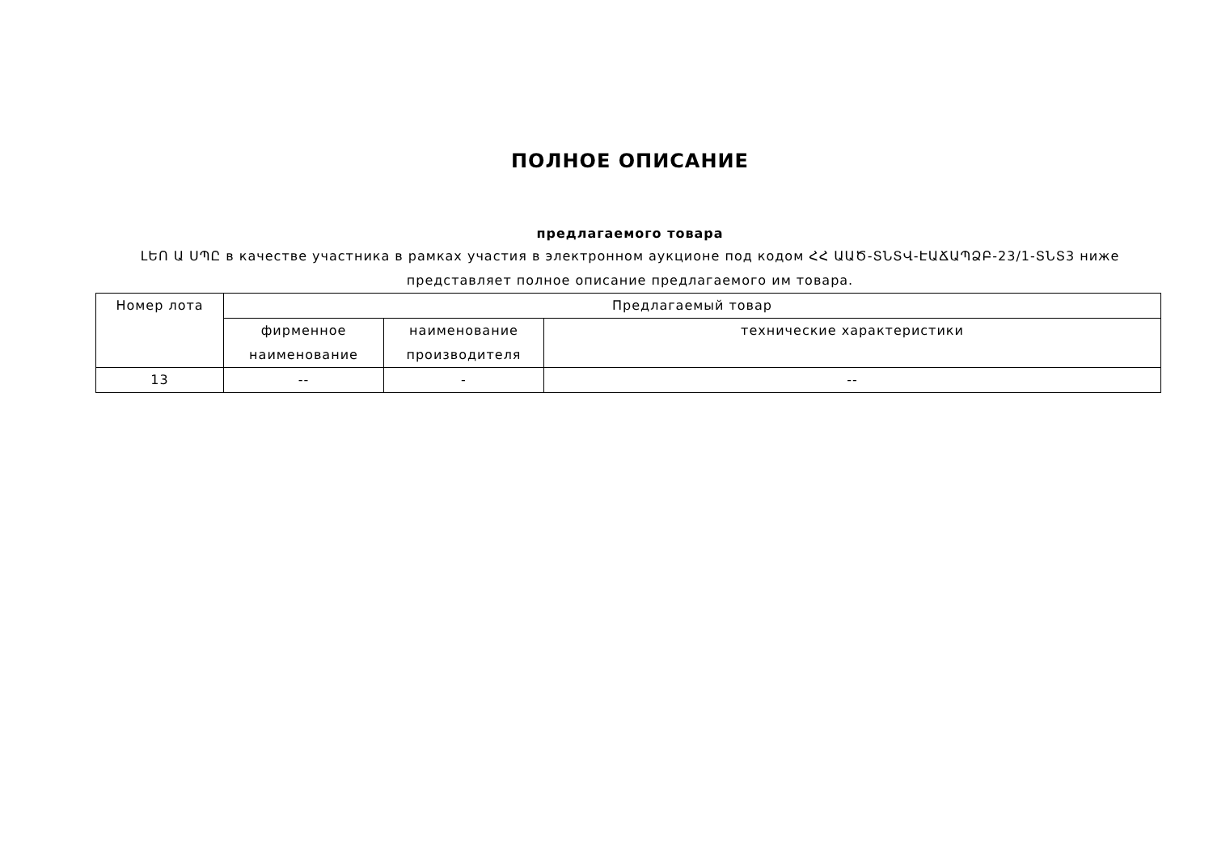ПОЛНОЕ ОПИСАНИЕ
предлагаемого товара
ԼԵՈ Ա ՍՊԸ в качестве участника в рамках участия в электронном аукционе под кодом ՀՀ ԱԱԾ-ՏՆՏՎ-ԷԱՃԱՊՁԲ-23/1-ՏՆՏ3 ниже представляет полное описание предлагаемого им товара.
| Номер лота | Предлагаемый товар | | |
| --- | --- | --- | --- |
| | фирменное наименование | наименование производителя | технические характеристики |
| 13 | -- | - | -- |